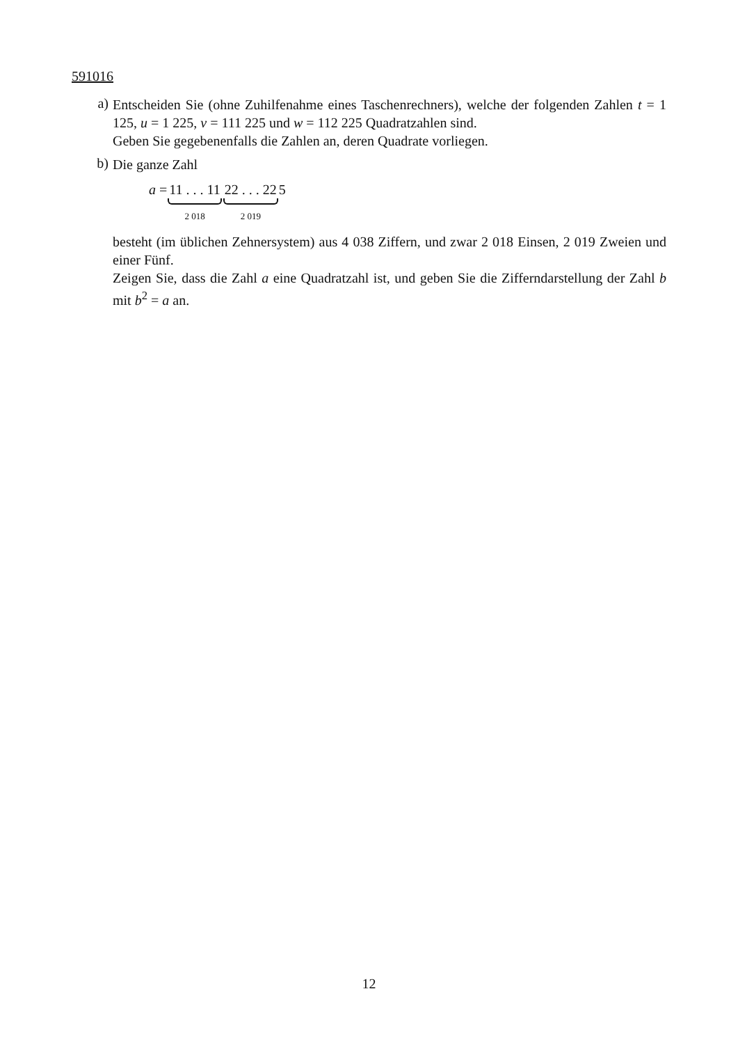591016
a)
Entscheiden Sie (ohne Zuhilfenahme eines Taschenrechners), welche der folgenden Zahlen t = 1 125, u = 1 225, v = 111 225 und w = 112 225 Quadratzahlen sind.
Geben Sie gegebenenfalls die Zahlen an, deren Quadrate vorliegen.
b)
Die ganze Zahl
a = 11 . . . 11 2 018 22 . . . 22 2 019 5
besteht (im üblichen Zehnersystem) aus 4 038 Ziffern, und zwar 2 018 Einsen, 2 019 Zweien und einer Fünf.
Zeigen Sie, dass die Zahl a eine Quadratzahl ist, und geben Sie die Zifferndarstellung der Zahl b mit b<sup>2</sup> = a an.
12